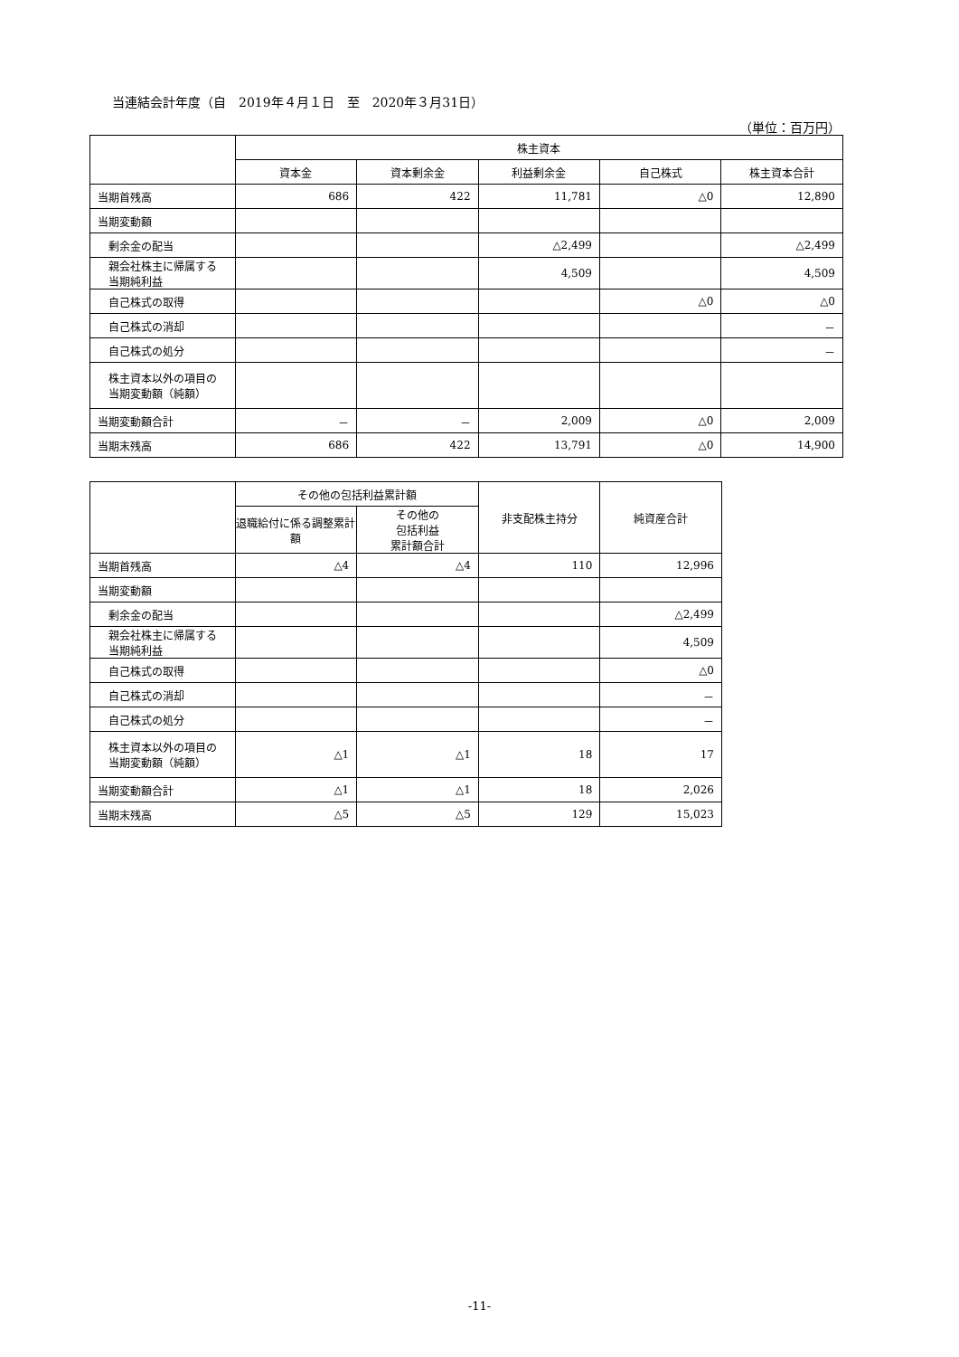当連結会計年度（自　2019年４月１日　至　2020年３月31日）
（単位：百万円）
| | 株主資本 | | | | |
| --- | --- | --- | --- | --- | --- |
| | 資本金 | 資本剰余金 | 利益剰余金 | 自己株式 | 株主資本合計 |
| 当期首残高 | 686 | 422 | 11,781 | △0 | 12,890 |
| 当期変動額 | | | | | |
| 剰余金の配当 | | | △2,499 | | △2,499 |
| 親会社株主に帰属する当期純利益 | | | 4,509 | | 4,509 |
| 自己株式の取得 | | | | △0 | △0 |
| 自己株式の消却 | | | | | － |
| 自己株式の処分 | | | | | － |
| 株主資本以外の項目の当期変動額（純額） | | | | | |
| 当期変動額合計 | － | － | 2,009 | △0 | 2,009 |
| 当期末残高 | 686 | 422 | 13,791 | △0 | 14,900 |
| | その他の包括利益累計額 | | 非支配株主持分 | 純資産合計 |
| --- | --- | --- | --- | --- |
| | 退職給付に係る調整累計額 | その他の 包括利益 累計額合計 | | |
| 当期首残高 | △4 | △4 | 110 | 12,996 |
| 当期変動額 | | | | |
| 剰余金の配当 | | | | △2,499 |
| 親会社株主に帰属する当期純利益 | | | | 4,509 |
| 自己株式の取得 | | | | △0 |
| 自己株式の消却 | | | | － |
| 自己株式の処分 | | | | － |
| 株主資本以外の項目の当期変動額（純額） | △1 | △1 | 18 | 17 |
| 当期変動額合計 | △1 | △1 | 18 | 2,026 |
| 当期末残高 | △5 | △5 | 129 | 15,023 |
-11-